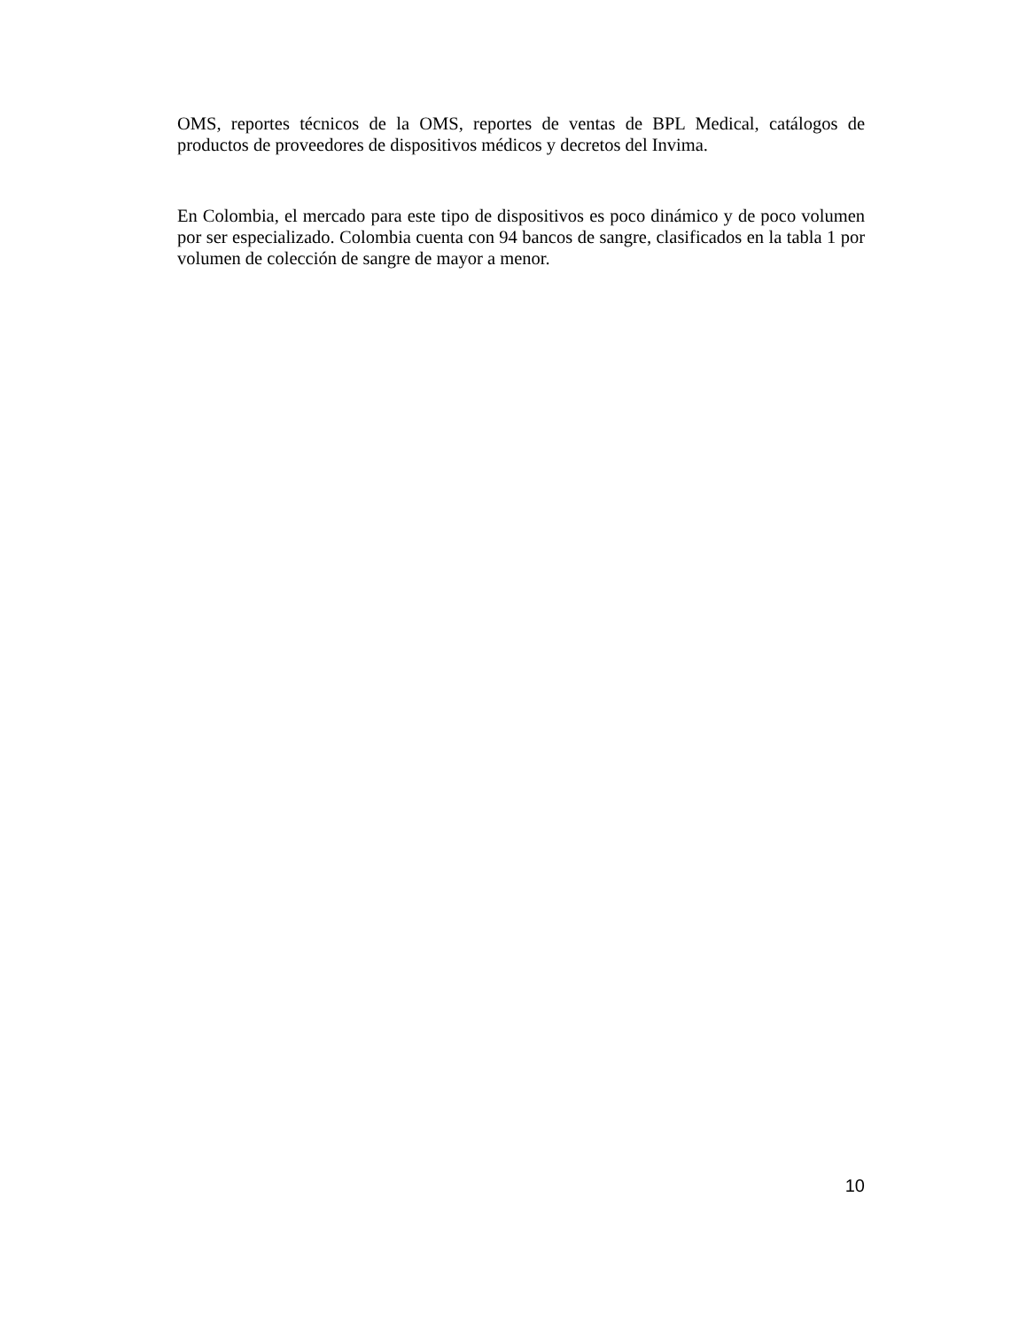OMS, reportes técnicos de la OMS, reportes de ventas de BPL Medical, catálogos de productos de proveedores de dispositivos médicos y decretos del Invima.
En Colombia, el mercado para este tipo de dispositivos es poco dinámico y de poco volumen por ser especializado. Colombia cuenta con 94 bancos de sangre, clasificados en la tabla 1 por volumen de colección de sangre de mayor a menor.
10